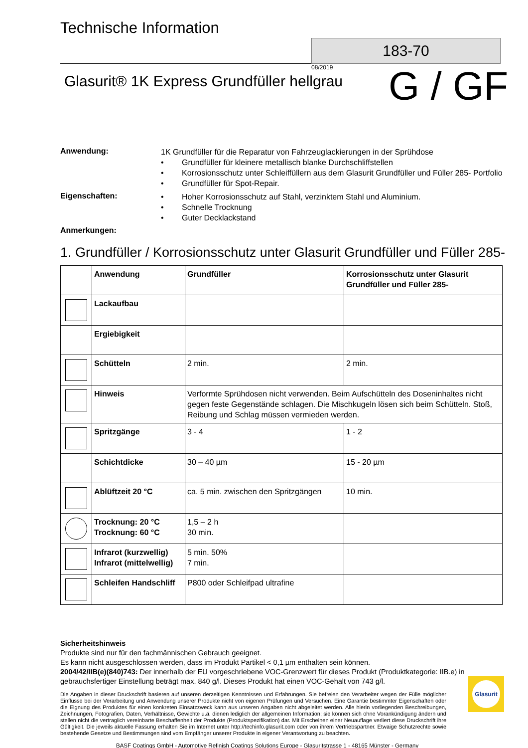Technische Information
183-70
08/2019
Glasurit® 1K Express Grundfüller hellgrau
G / GF
Anwendung:
1K Grundfüller für die Reparatur von Fahrzeuglackierungen in der Sprühdose
• Grundfüller für kleinere metallisch blanke Durchschliffstellen
• Korrosionsschutz unter Schleiffüllern aus dem Glasurit Grundfüller und Füller 285- Portfolio
• Grundfüller für Spot-Repair.
Eigenschaften:
• Hoher Korrosionsschutz auf Stahl, verzinktem Stahl und Aluminium.
• Schnelle Trocknung
• Guter Decklackstand
Anmerkungen:
1. Grundfüller / Korrosionsschutz unter Glasurit Grundfüller und Füller 285-
| | Anwendung | Grundfüller | Korrosionsschutz unter Glasurit Grundfüller und Füller 285- |
| | Lackaufbau | | |
| | Ergiebigkeit | | |
| | Schütteln | 2 min. | 2 min. |
| | Hinweis | Verformte Sprühdosen nicht verwenden. Beim Aufschütteln des Doseninhaltes nicht gegen feste Gegenstände schlagen. Die Mischkugeln lösen sich beim Schütteln. Stoß, Reibung und Schlag müssen vermieden werden. | |
| | Spritzgänge | 3 - 4 | 1 - 2 |
| | Schichtdicke | 30 – 40 µm | 15 - 20 µm |
| | Ablüftzeit 20 °C | ca. 5 min. zwischen den Spritzgängen | 10 min. |
| | Trocknung: 20 °C Trocknung: 60 °C | 1,5 – 2 h 30 min. | |
| | Infrarot (kurzwellig) Infrarot (mittelwellig) | 5 min. 50% 7 min. | |
| | Schleifen Handschliff | P800 oder Schleifpad ultrafine | |
Sicherheitshinweis
Produkte sind nur für den fachmännischen Gebrauch geeignet.
Es kann nicht ausgeschlossen werden, dass im Produkt Partikel < 0,1 µm enthalten sein können.
2004/42/IIB(e)(840)743: Der innerhalb der EU vorgeschriebene VOC-Grenzwert für dieses Produkt (Produktkategorie: IIB.e) in gebrauchsfertiger Einstellung beträgt max. 840 g/l. Dieses Produkt hat einen VOC-Gehalt von 743 g/l.
Die Angaben in dieser Druckschrift basieren auf unseren derzeitigen Kenntnissen und Erfahrungen. Sie befreien den Verarbeiter wegen der Fülle möglicher Einflüsse bei der Verarbeitung und Anwendung unserer Produkte nicht von eigenen Prüfungen und Versuchen. Eine Garantie bestimmter Eigenschaften oder die Eignung des Produktes für einen konkreten Einsatzzweck kann aus unseren Angaben nicht abgeleitet werden. Alle hierin vorliegenden Beschreibungen, Zeichnungen, Fotografien, Daten, Verhältnisse, Gewichte u.ä. dienen lediglich der allgemeinen Information; sie können sich ohne Vorankündigung ändern und stellen nicht die vertraglich vereinbarte Beschaffenheit der Produkte (Produktspezifikation) dar. Mit Erscheinen einer Neuauflage verliert diese Druckschrift ihre Gültigkeit. Die jeweils aktuelle Fassung erhalten Sie im Internet unter http://techinfo.glasurit.com oder von ihrem Vertriebspartner. Etwaige Schutzrechte sowie bestehende Gesetze und Bestimmungen sind vom Empfänger unserer Produkte in eigener Verantwortung zu beachten.
BASF Coatings GmbH - Automotive Refinish Coatings Solutions Europe - Glasuritstrasse 1 - 48165 Münster - Germany
Glasurit